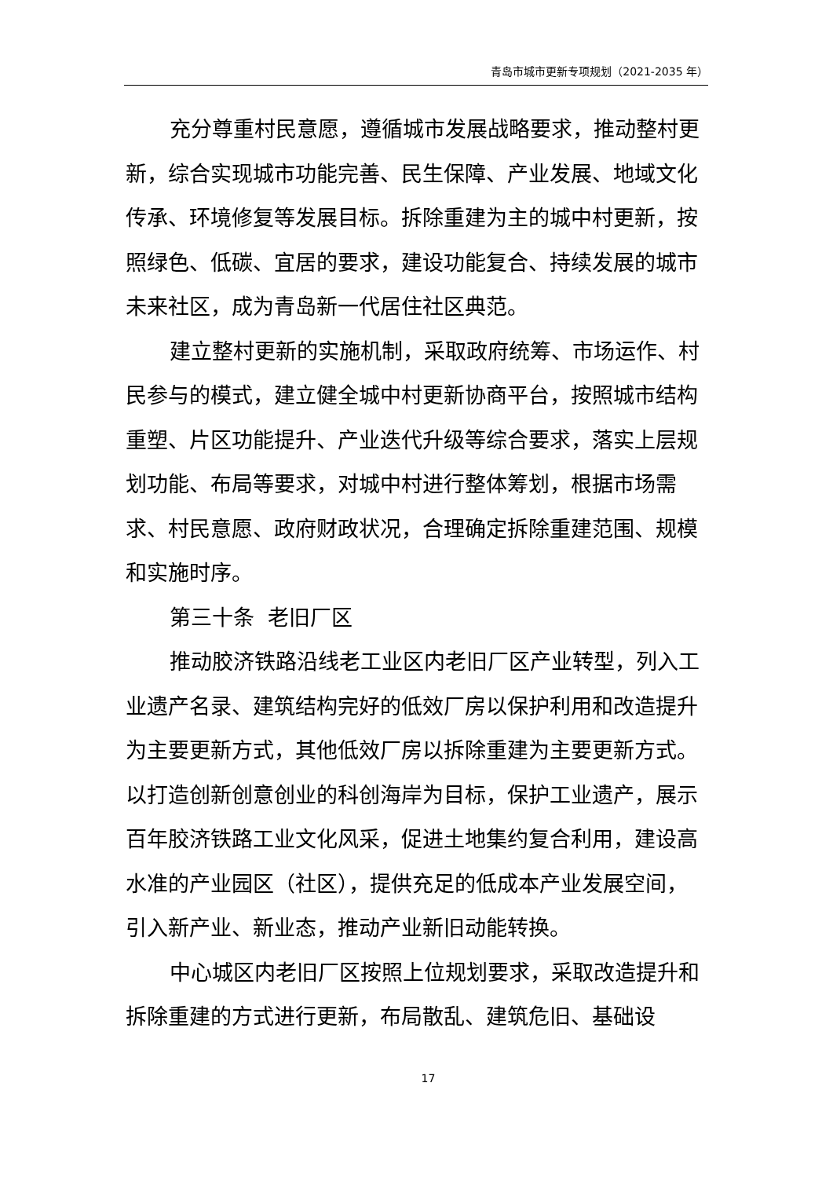青岛市城市更新专项规划（2021-2035 年）
充分尊重村民意愿，遵循城市发展战略要求，推动整村更新，综合实现城市功能完善、民生保障、产业发展、地域文化传承、环境修复等发展目标。拆除重建为主的城中村更新，按照绿色、低碳、宜居的要求，建设功能复合、持续发展的城市未来社区，成为青岛新一代居住社区典范。
建立整村更新的实施机制，采取政府统筹、市场运作、村民参与的模式，建立健全城中村更新协商平台，按照城市结构重塑、片区功能提升、产业迭代升级等综合要求，落实上层规划功能、布局等要求，对城中村进行整体筹划，根据市场需求、村民意愿、政府财政状况，合理确定拆除重建范围、规模和实施时序。
第三十条 老旧厂区
推动胶济铁路沿线老工业区内老旧厂区产业转型，列入工业遗产名录、建筑结构完好的低效厂房以保护利用和改造提升为主要更新方式，其他低效厂房以拆除重建为主要更新方式。以打造创新创意创业的科创海岸为目标，保护工业遗产，展示百年胶济铁路工业文化风采，促进土地集约复合利用，建设高水准的产业园区（社区），提供充足的低成本产业发展空间，引入新产业、新业态，推动产业新旧动能转换。
中心城区内老旧厂区按照上位规划要求，采取改造提升和拆除重建的方式进行更新，布局散乱、建筑危旧、基础设
17